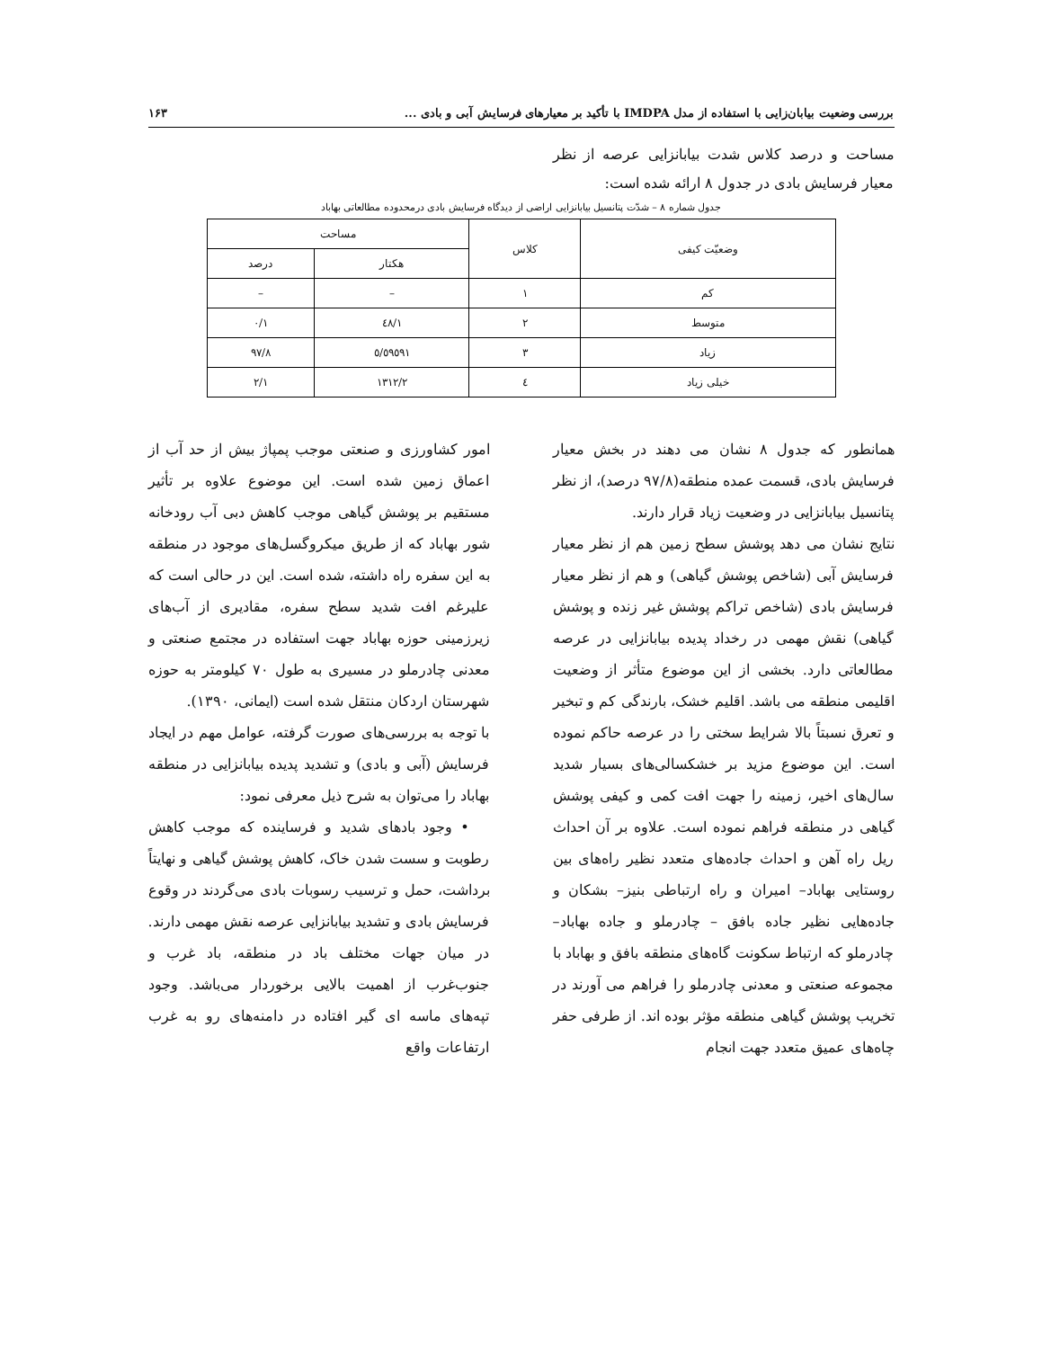بررسی وضعیت بیابان‌زایی با استفاده از مدل IMDPA با تأکید بر معیارهای فرسایش آبی و بادی ... ۱۶۳
مساحت و درصد کلاس شدت بیابانزایی عرصه از نظر معیار فرسایش بادی در جدول ۸ ارائه شده است:
جدول شماره ۸ – شدّت پتانسیل بیابانزایی اراضی از دیدگاه فرسایش بادی درمحدوده مطالعاتی بهاباد
| وضعیّت کیفی | کلاس | مساحت | |
| --- | --- | --- | --- |
| | | هکتار | درصد |
| کم | ۱ | – | – |
| متوسط | ۲ | ٤۸/۱ | ۰/۱ |
| زیاد | ۳ | ٥۹٥۹۱/٥ | ۹۷/۸ |
| خیلی زیاد | ٤ | ۱۳۱۲/۲ | ۲/۱ |
همانطور که جدول ۸ نشان می دهند در بخش معیار فرسایش بادی، قسمت عمده منطقه(۹۷/۸ درصد)، از نظر پتانسیل بیابانزایی در وضعیت زیاد قرار دارند.
نتایج نشان می دهد پوشش سطح زمین هم از نظر معیار فرسایش آبی (شاخص پوشش گیاهی) و هم از نظر معیار فرسایش بادی (شاخص تراکم پوشش غیر زنده و پوشش گیاهی) نقش مهمی در رخداد پدیده بیابانزایی در عرصه مطالعاتی دارد. بخشی از این موضوع متأثر از وضعیت اقلیمی منطقه می باشد. اقلیم خشک، بارندگی کم و تبخیر و تعرق نسبتاً بالا شرایط سختی را در عرصه حاکم نموده است. این موضوع مزید بر خشکسالی‌های بسیار شدید سال‌های اخیر، زمینه را جهت افت کمی و کیفی پوشش گیاهی در منطقه فراهم نموده است. علاوه بر آن احداث ریل راه آهن و احداث جاده‌های متعدد نظیر راه‌های بین روستایی بهاباد– امیران و راه ارتباطی بنیز– بشکان و جاده‌هایی نظیر جاده بافق – چادرملو و جاده بهاباد– چادرملو که ارتباط سکونت گاه‌های منطقه بافق و بهاباد با مجموعه صنعتی و معدنی چادرملو را فراهم می آورند در تخریب پوشش گیاهی منطقه مؤثر بوده اند. از طرفی حفر چاه‌های عمیق متعدد جهت انجام
امور کشاورزی و صنعتی موجب پمپاژ بیش از حد آب از اعماق زمین شده است. این موضوع علاوه بر تأثیر مستقیم بر پوشش گیاهی موجب کاهش دبی آب رودخانه شور بهاباد که از طریق میکروگسل‌های موجود در منطقه به این سفره راه داشته، شده است. این در حالی است که علیرغم افت شدید سطح سفره، مقادیری از آب‌های زیرزمینی حوزه بهاباد جهت استفاده در مجتمع صنعتی و معدنی چادرملو در مسیری به طول ۷۰ کیلومتر به حوزه شهرستان اردکان منتقل شده است (ایمانی، ۱۳۹۰).
با توجه به بررسی‌های صورت گرفته، عوامل مهم در ایجاد فرسایش (آبی و بادی) و تشدید پدیده بیابانزایی در منطقه بهاباد را می‌توان به شرح ذیل معرفی نمود:
• وجود بادهای شدید و فرساینده که موجب کاهش رطوبت و سست شدن خاک، کاهش پوشش گیاهی و نهایتاً برداشت، حمل و ترسیب رسوبات بادی می‌گردند در وقوع فرسایش بادی و تشدید بیابانزایی عرصه نقش مهمی دارند. در میان جهات مختلف باد در منطقه، باد غرب و جنوب‌غرب از اهمیت بالایی برخوردار می‌باشد. وجود تپه‌های ماسه ای گیر افتاده در دامنه‌های رو به غرب ارتفاعات واقع